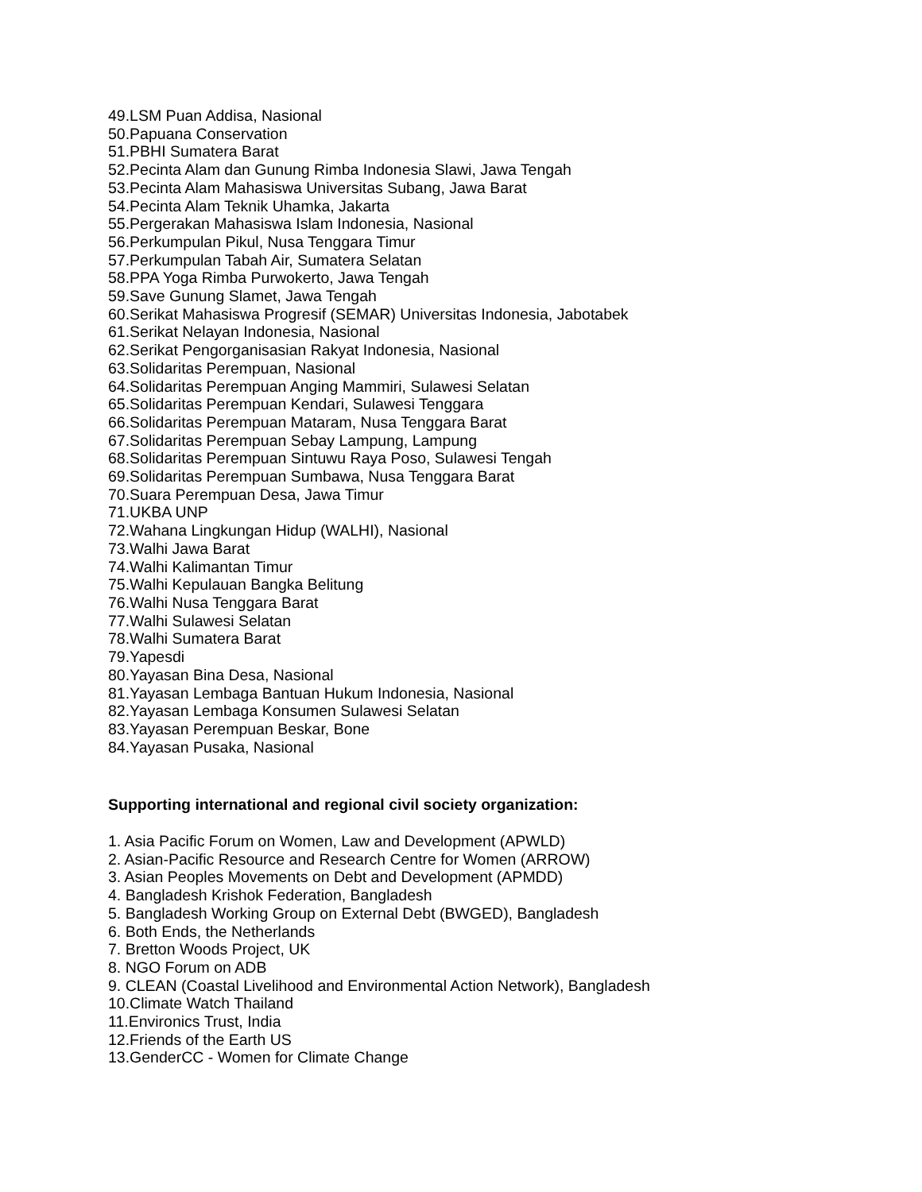49.LSM Puan Addisa, Nasional
50.Papuana Conservation
51.PBHI Sumatera Barat
52.Pecinta Alam dan Gunung Rimba Indonesia Slawi, Jawa Tengah
53.Pecinta Alam Mahasiswa Universitas Subang, Jawa Barat
54.Pecinta Alam Teknik Uhamka, Jakarta
55.Pergerakan Mahasiswa Islam Indonesia, Nasional
56.Perkumpulan Pikul, Nusa Tenggara Timur
57.Perkumpulan Tabah Air, Sumatera Selatan
58.PPA Yoga Rimba Purwokerto, Jawa Tengah
59.Save Gunung Slamet, Jawa Tengah
60.Serikat Mahasiswa Progresif (SEMAR) Universitas Indonesia, Jabotabek
61.Serikat Nelayan Indonesia, Nasional
62.Serikat Pengorganisasian Rakyat Indonesia, Nasional
63.Solidaritas Perempuan, Nasional
64.Solidaritas Perempuan Anging Mammiri, Sulawesi Selatan
65.Solidaritas Perempuan Kendari, Sulawesi Tenggara
66.Solidaritas Perempuan Mataram, Nusa Tenggara Barat
67.Solidaritas Perempuan Sebay Lampung, Lampung
68.Solidaritas Perempuan Sintuwu Raya Poso, Sulawesi Tengah
69.Solidaritas Perempuan Sumbawa, Nusa Tenggara Barat
70.Suara Perempuan Desa, Jawa Timur
71.UKBA UNP
72.Wahana Lingkungan Hidup (WALHI), Nasional
73.Walhi Jawa Barat
74.Walhi Kalimantan Timur
75.Walhi Kepulauan Bangka Belitung
76.Walhi Nusa Tenggara Barat
77.Walhi Sulawesi Selatan
78.Walhi Sumatera Barat
79.Yapesdi
80.Yayasan Bina Desa, Nasional
81.Yayasan Lembaga Bantuan Hukum Indonesia, Nasional
82.Yayasan Lembaga Konsumen Sulawesi Selatan
83.Yayasan Perempuan Beskar, Bone
84.Yayasan Pusaka, Nasional
Supporting international and regional civil society organization:
1. Asia Pacific Forum on Women, Law and Development (APWLD)
2. Asian-Pacific Resource and Research Centre for Women (ARROW)
3. Asian Peoples Movements on Debt and Development (APMDD)
4. Bangladesh Krishok Federation, Bangladesh
5. Bangladesh Working Group on External Debt (BWGED), Bangladesh
6. Both Ends, the Netherlands
7. Bretton Woods Project, UK
8. NGO Forum on ADB
9. CLEAN (Coastal Livelihood and Environmental Action Network), Bangladesh
10.Climate Watch Thailand
11.Environics Trust, India
12.Friends of the Earth US
13.GenderCC - Women for Climate Change